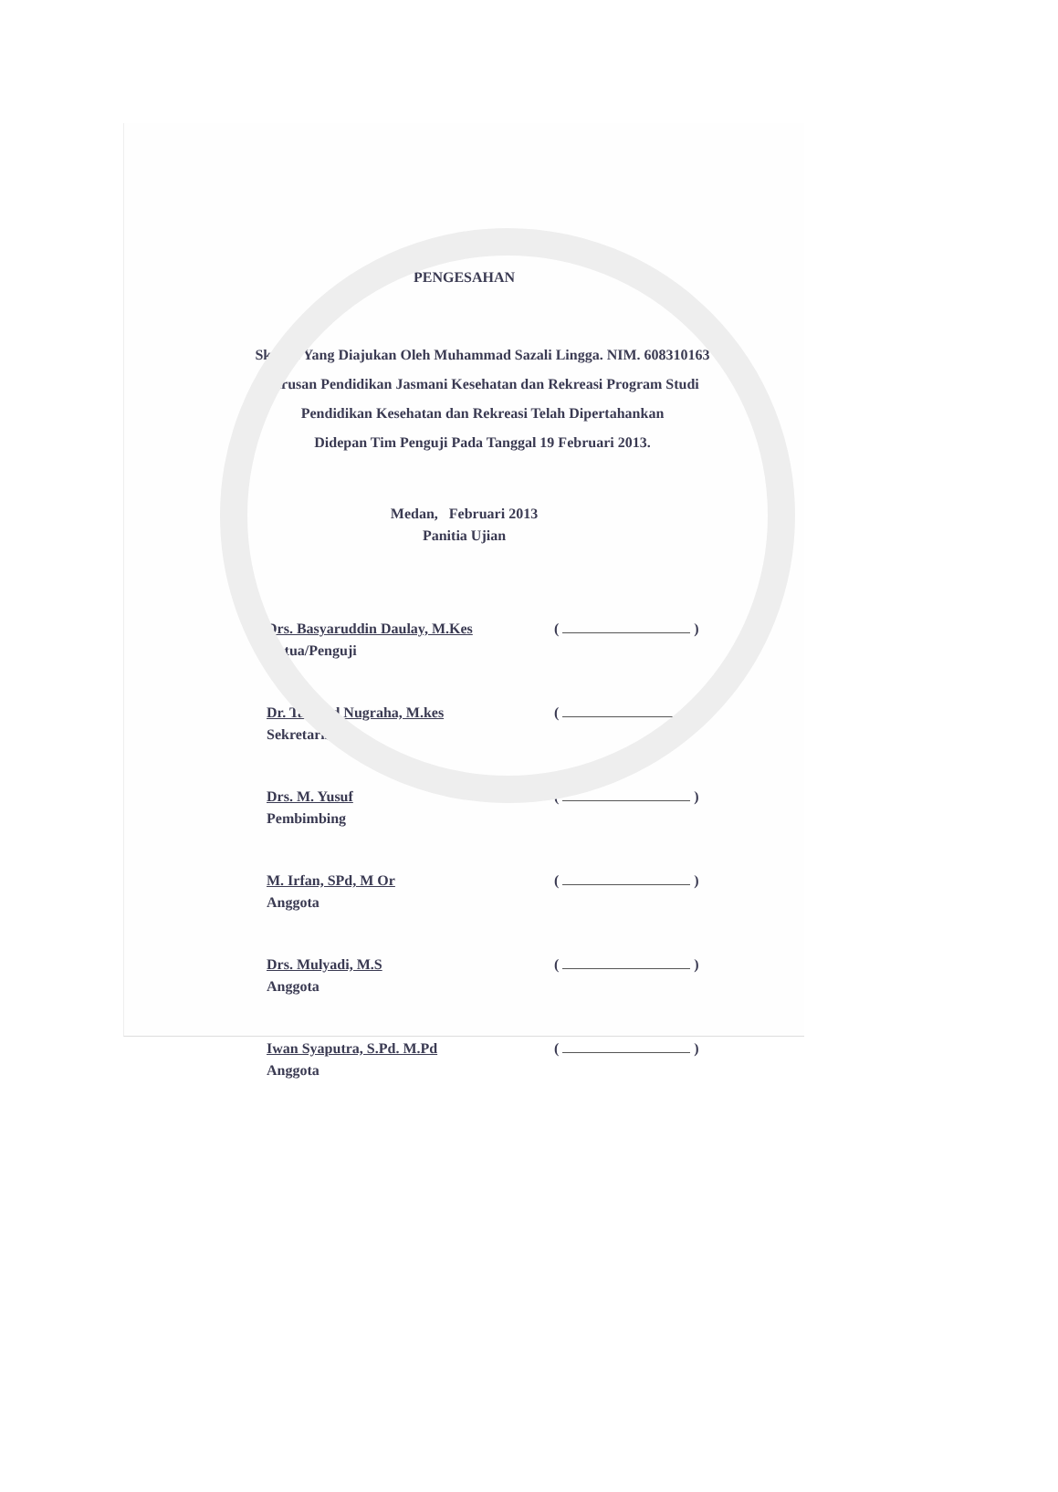PENGESAHAN
Skripsi Yang Diajukan Oleh Muhammad Sazali Lingga. NIM. 608310163
Jurusan Pendidikan Jasmani Kesehatan dan Rekreasi Program Studi
Pendidikan Kesehatan dan Rekreasi Telah Dipertahankan
Didepan Tim Penguji Pada Tanggal 19 Februari 2013.
Medan, Februari 2013
Panitia Ujian
Drs. Basyaruddin Daulay, M.Kes
Ketua/Penguji
( )
Dr. Tarsyad Nugraha, M.kes
Sekretaris
( )
Drs. M. Yusuf
Pembimbing
( )
M. Irfan, SPd, M Or
Anggota
( )
Drs. Mulyadi, M.S
Anggota
( )
Iwan Syaputra, S.Pd. M.Pd
Anggota
( )